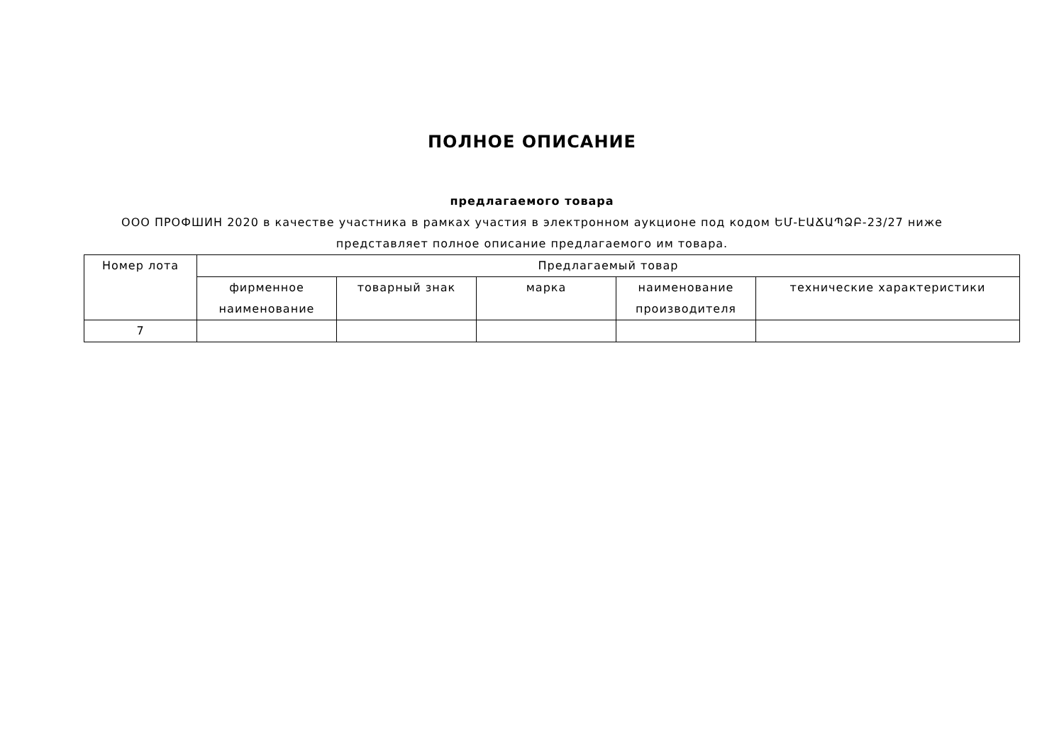ПОЛНОЕ ОПИСАНИЕ
предлагаемого товара
ООО ПРОФШИН 2020 в качестве участника в рамках участия в электронном аукционе под кодом ԵՄ-ԷԱՃԱՊՁԲ-23/27 ниже представляет полное описание предлагаемого им товара.
| Номер лота | Предлагаемый товар | | | | |
| --- | --- | --- | --- | --- | --- |
| | фирменное наименование | товарный знак | марка | наименование производителя | технические характеристики |
| 7 | | | | | |